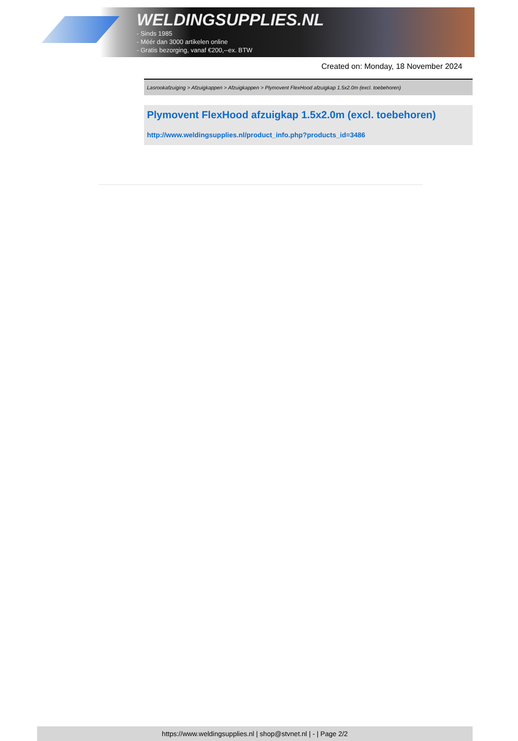WELDINGSUPPLIES.NL
- Sinds 1985
- Méér dan 3000 artikelen online
- Gratis bezorging, vanaf €200,--ex. BTW
Created on: Monday, 18 November 2024
Lasrookafzuiging > Afzuigkappen > Afzuigkappen > Plymovent FlexHood afzuigkap 1.5x2.0m (excl. toebehoren)
Plymovent FlexHood afzuigkap 1.5x2.0m (excl. toebehoren)
http://www.weldingsupplies.nl/product_info.php?products_id=3486
https://www.weldingsupplies.nl | shop@stvnet.nl | - | Page 2/2